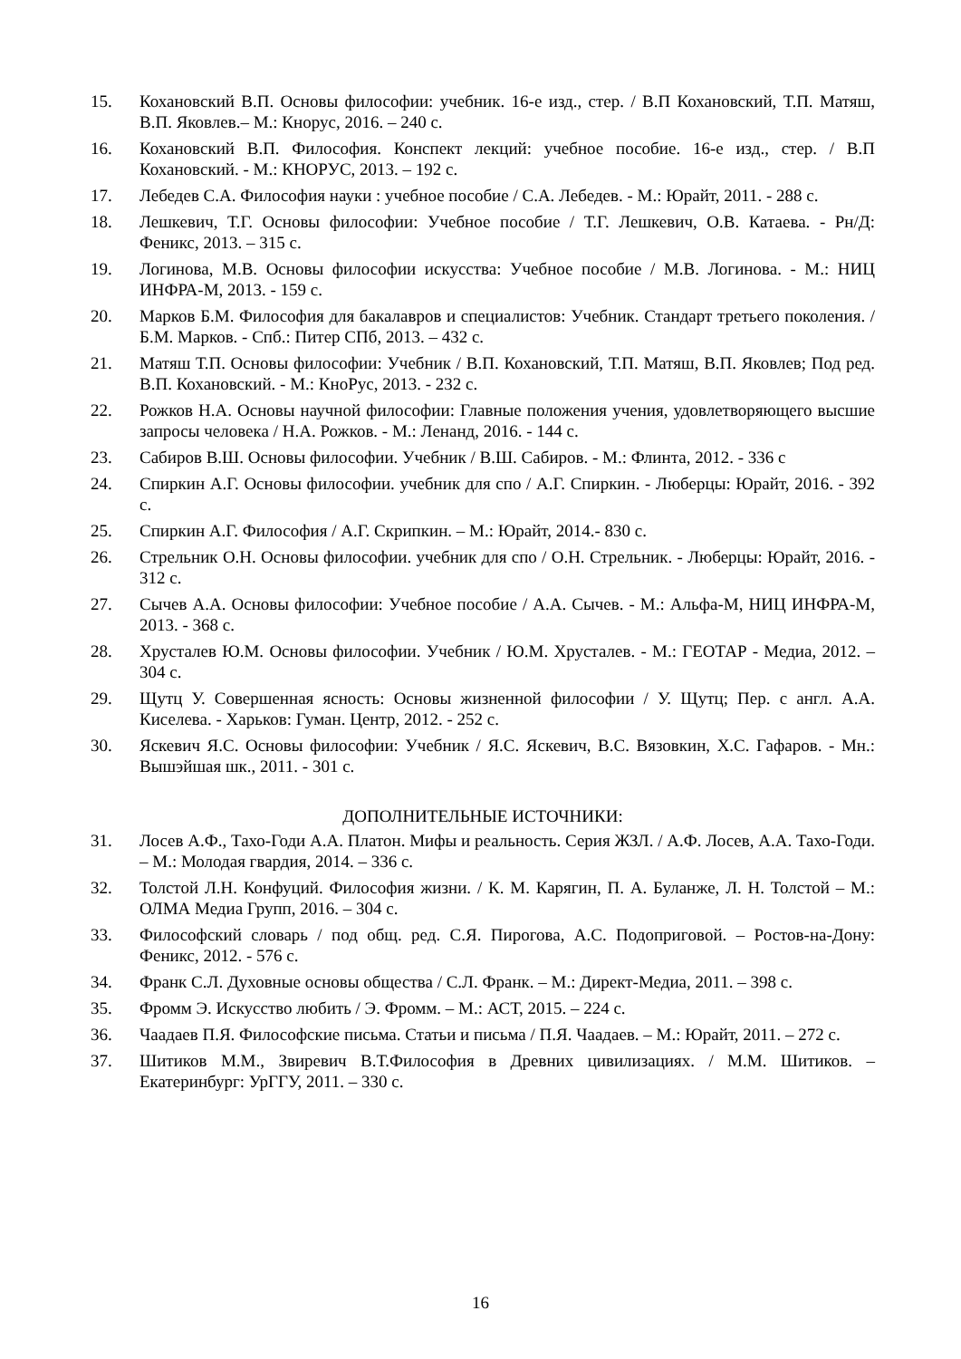15. Кохановский В.П. Основы философии: учебник. 16-е изд., стер. / В.П Кохановский, Т.П. Матяш, В.П. Яковлев.– М.: Кнорус, 2016. – 240 с.
16. Кохановский В.П. Философия. Конспект лекций: учебное пособие. 16-е изд., стер. / В.П Кохановский. - М.: КНОРУС, 2013. – 192 с.
17. Лебедев С.А. Философия науки : учебное пособие / С.А. Лебедев. - М.: Юрайт, 2011. - 288 с.
18. Лешкевич, Т.Г. Основы философии: Учебное пособие / Т.Г. Лешкевич, О.В. Катаева. - Рн/Д: Феникс, 2013. – 315 с.
19. Логинова, М.В. Основы философии искусства: Учебное пособие / М.В. Логинова. - М.: НИЦ ИНФРА-М, 2013. - 159 с.
20. Марков Б.М. Философия для бакалавров и специалистов: Учебник. Стандарт третьего поколения. / Б.М. Марков. - Спб.: Питер СПб, 2013. – 432 с.
21. Матяш Т.П. Основы философии: Учебник / В.П. Кохановский, Т.П. Матяш, В.П. Яковлев; Под ред. В.П. Кохановский. - М.: КноРус, 2013. - 232 с.
22. Рожков Н.А. Основы научной философии: Главные положения учения, удовлетворяющего высшие запросы человека / Н.А. Рожков. - М.: Ленанд, 2016. - 144 с.
23. Сабиров В.Ш. Основы философии. Учебник / В.Ш. Сабиров. - М.: Флинта, 2012. - 336 с
24. Спиркин А.Г. Основы философии. учебник для спо / А.Г. Спиркин. - Люберцы: Юрайт, 2016. - 392 с.
25. Спиркин А.Г. Философия / А.Г. Скрипкин. – М.: Юрайт, 2014.- 830 с.
26. Стрельник О.Н. Основы философии. учебник для спо / О.Н. Стрельник. - Люберцы: Юрайт, 2016. - 312 с.
27. Сычев А.А. Основы философии: Учебное пособие / А.А. Сычев. - М.: Альфа-М, НИЦ ИНФРА-М, 2013. - 368 с.
28. Хрусталев Ю.М. Основы философии. Учебник / Ю.М. Хрусталев. - М.: ГЕОТАР - Медиа, 2012. – 304 с.
29. Щутц У. Совершенная ясность: Основы жизненной философии / У. Щутц; Пер. с англ. А.А. Киселева. - Харьков: Гуман. Центр, 2012. - 252 с.
30. Яскевич Я.С. Основы философии: Учебник / Я.С. Яскевич, В.С. Вязовкин, Х.С. Гафаров. - Мн.: Вышэйшая шк., 2011. - 301 с.
ДОПОЛНИТЕЛЬНЫЕ ИСТОЧНИКИ:
31. Лосев А.Ф., Тахо-Годи А.А. Платон. Мифы и реальность. Серия ЖЗЛ. / А.Ф. Лосев, А.А. Тахо-Годи. – М.: Молодая гвардия, 2014. – 336 с.
32. Толстой Л.Н. Конфуций. Философия жизни. / К. М. Карягин, П. А. Буланже, Л. Н. Толстой – М.: ОЛМА Медиа Групп, 2016. – 304 с.
33. Философский словарь / под общ. ред. С.Я. Пирогова, А.С. Подопригoвой. – Ростов-на-Дону: Феникс, 2012. - 576 с.
34. Франк С.Л. Духовные основы общества / С.Л. Франк. – М.: Директ-Медиа, 2011. – 398 с.
35. Фромм Э. Искусство любить / Э. Фромм. – М.: АСТ, 2015. – 224 с.
36. Чаадаев П.Я. Философские письма. Статьи и письма / П.Я. Чаадаев. – М.: Юрайт, 2011. – 272 с.
37. Шитиков М.М., Звиревич В.Т.Философия в Древних цивилизациях. / М.М. Шитиков. – Екатеринбург: УрГГУ, 2011. – 330 с.
16